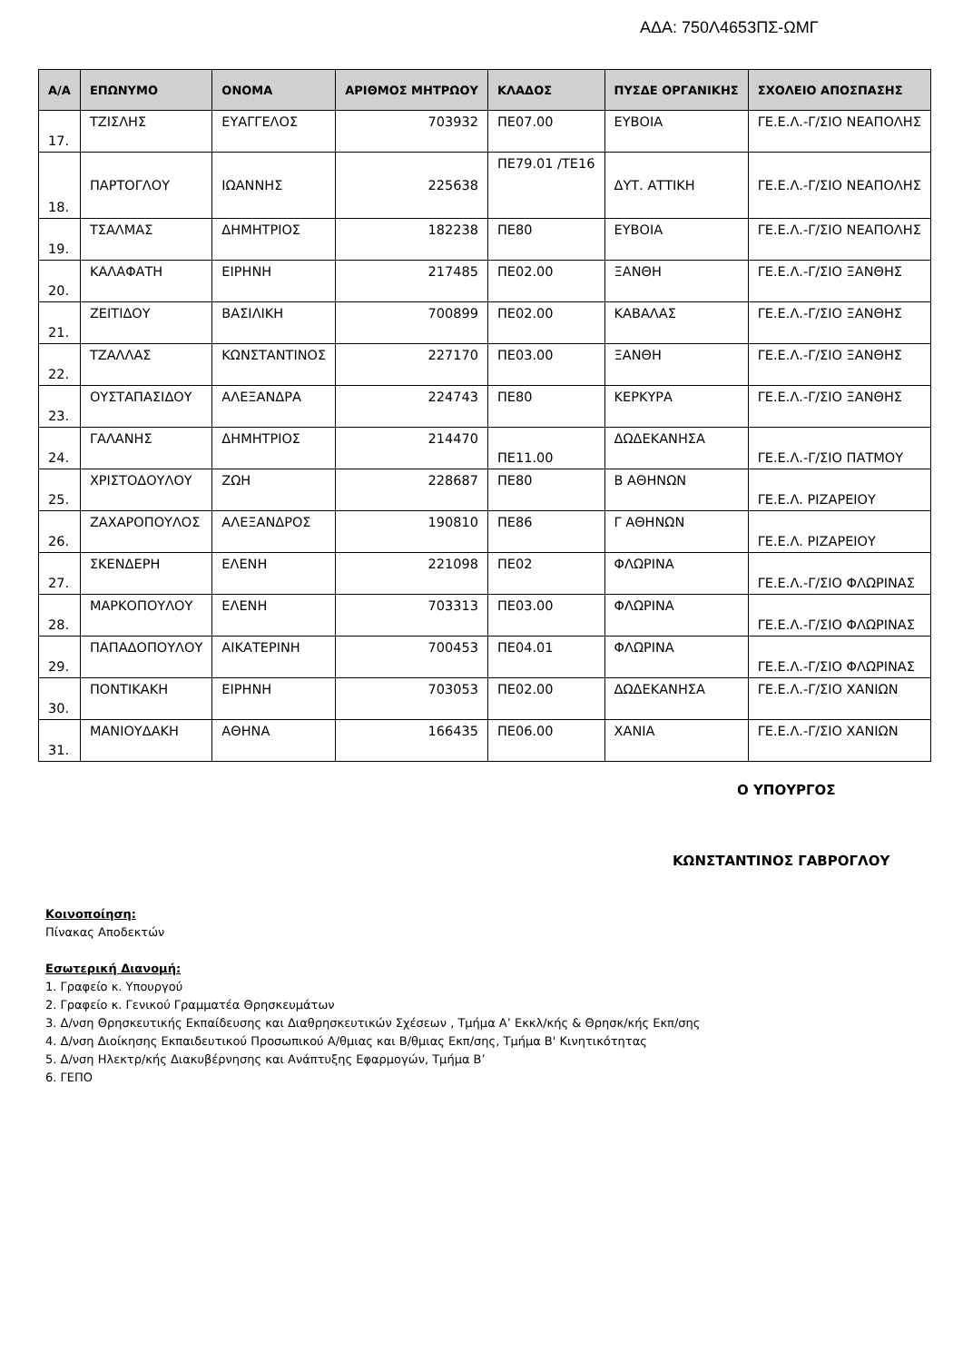ΑΔΑ: 750Λ4653ΠΣ-ΩΜΓ
| Α/Α | ΕΠΩΝΥΜΟ | ΟΝΟΜΑ | ΑΡΙΘΜΟΣ ΜΗΤΡΩΟΥ | ΚΛΑΔΟΣ | ΠΥΣΔΕ ΟΡΓΑΝΙΚΗΣ | ΣΧΟΛΕΙΟ ΑΠΟΣΠΑΣΗΣ |
| --- | --- | --- | --- | --- | --- | --- |
| 17. | ΤΖΙΣΛΗΣ | ΕΥΑΓΓΕΛΟΣ | 703932 | ΠΕ07.00 | ΕΥΒΟΙΑ | ΓΕ.Ε.Λ.-Γ/ΣΙΟ ΝΕΑΠΟΛΗΣ |
| 18. | ΠΑΡΤΟΓΛΟΥ | ΙΩΑΝΝΗΣ | 225638 | ΠΕ79.01 /ΤΕ16 | ΔΥΤ. ΑΤΤΙΚΗ | ΓΕ.Ε.Λ.-Γ/ΣΙΟ ΝΕΑΠΟΛΗΣ |
| 19. | ΤΣΑΛΜΑΣ | ΔΗΜΗΤΡΙΟΣ | 182238 | ΠΕ80 | ΕΥΒΟΙΑ | ΓΕ.Ε.Λ.-Γ/ΣΙΟ ΝΕΑΠΟΛΗΣ |
| 20. | ΚΑΛΑΦΑΤΗ | ΕΙΡΗΝΗ | 217485 | ΠΕ02.00 | ΞΑΝΘΗ | ΓΕ.Ε.Λ.-Γ/ΣΙΟ ΞΑΝΘΗΣ |
| 21. | ΖΕΙΤΙΔΟΥ | ΒΑΣΙΛΙΚΗ | 700899 | ΠΕ02.00 | ΚΑΒΑΛΑΣ | ΓΕ.Ε.Λ.-Γ/ΣΙΟ ΞΑΝΘΗΣ |
| 22. | ΤΖΑΛΛΑΣ | ΚΩΝΣΤΑΝΤΙΝΟΣ | 227170 | ΠΕ03.00 | ΞΑΝΘΗ | ΓΕ.Ε.Λ.-Γ/ΣΙΟ ΞΑΝΘΗΣ |
| 23. | ΟΥΣΤΑΠΑΣΙΔΟΥ | ΑΛΕΞΑΝΔΡΑ | 224743 | ΠΕ80 | ΚΕΡΚΥΡΑ | ΓΕ.Ε.Λ.-Γ/ΣΙΟ ΞΑΝΘΗΣ |
| 24. | ΓΑΛΑΝΗΣ | ΔΗΜΗΤΡΙΟΣ | 214470 | ΠΕ11.00 | ΔΩΔΕΚΑΝΗΣΑ | ΓΕ.Ε.Λ.-Γ/ΣΙΟ ΠΑΤΜΟΥ |
| 25. | ΧΡΙΣΤΟΔΟΥΛΟΥ | ΖΩΗ | 228687 | ΠΕ80 | Β ΑΘΗΝΩΝ | ΓΕ.Ε.Λ. ΡΙΖΑΡΕΙΟΥ |
| 26. | ΖΑΧΑΡΟΠΟΥΛΟΣ | ΑΛΕΞΑΝΔΡΟΣ | 190810 | ΠΕ86 | Γ ΑΘΗΝΩΝ | ΓΕ.Ε.Λ. ΡΙΖΑΡΕΙΟΥ |
| 27. | ΣΚΕΝΔΕΡΗ | ΕΛΕΝΗ | 221098 | ΠΕ02 | ΦΛΩΡΙΝΑ | ΓΕ.Ε.Λ.-Γ/ΣΙΟ ΦΛΩΡΙΝΑΣ |
| 28. | ΜΑΡΚΟΠΟΥΛΟΥ | ΕΛΕΝΗ | 703313 | ΠΕ03.00 | ΦΛΩΡΙΝΑ | ΓΕ.Ε.Λ.-Γ/ΣΙΟ ΦΛΩΡΙΝΑΣ |
| 29. | ΠΑΠΑΔΟΠΟΥΛΟΥ | ΑΙΚΑΤΕΡΙΝΗ | 700453 | ΠΕ04.01 | ΦΛΩΡΙΝΑ | ΓΕ.Ε.Λ.-Γ/ΣΙΟ ΦΛΩΡΙΝΑΣ |
| 30. | ΠΟΝΤΙΚΑΚΗ | ΕΙΡΗΝΗ | 703053 | ΠΕ02.00 | ΔΩΔΕΚΑΝΗΣΑ | ΓΕ.Ε.Λ.-Γ/ΣΙΟ ΧΑΝΙΩΝ |
| 31. | ΜΑΝΙΟΥΔΑΚΗ | ΑΘΗΝΑ | 166435 | ΠΕ06.00 | ΧΑΝΙΑ | ΓΕ.Ε.Λ.-Γ/ΣΙΟ ΧΑΝΙΩΝ |
Ο ΥΠΟΥΡΓΟΣ
ΚΩΝΣΤΑΝΤΙΝΟΣ ΓΑΒΡΟΓΛΟΥ
Κοινοποίηση:
Πίνακας Αποδεκτών
Εσωτερική Διανομή:
1. Γραφείο κ. Υπουργού
2. Γραφείο κ. Γενικού Γραμματέα Θρησκευμάτων
3. Δ/νση Θρησκευτικής Εκπαίδευσης και Διαθρησκευτικών Σχέσεων , Τμήμα Α’ Εκκλ/κής & Θρησκ/κής Εκπ/σης
4. Δ/νση Διοίκησης Εκπαιδευτικού Προσωπικού Α/θμιας και Β/θμιας Εκπ/σης, Τμήμα Β' Κινητικότητας
5. Δ/νση Ηλεκτρ/κής Διακυβέρνησης και Ανάπτυξης Εφαρμογών, Τμήμα Β’
6. ΓΕΠΟ